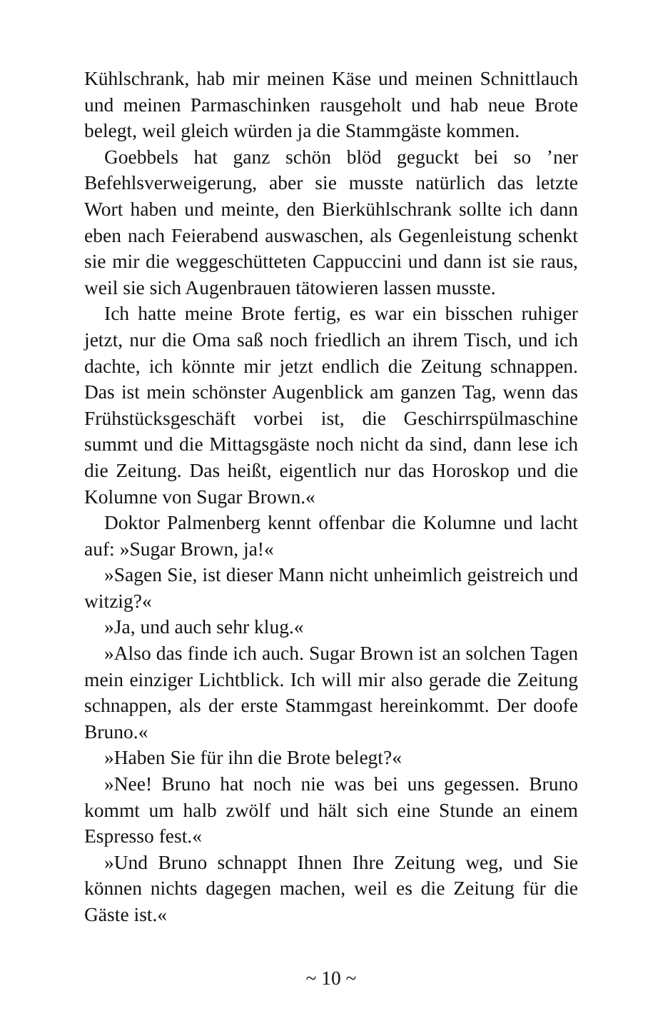Kühlschrank, hab mir meinen Käse und meinen Schnittlauch und meinen Parmaschinken rausgeholt und hab neue Brote belegt, weil gleich würden ja die Stammgäste kommen.
Goebbels hat ganz schön blöd geguckt bei so ’ner Befehlsverweigerung, aber sie musste natürlich das letzte Wort haben und meinte, den Bierkühlschrank sollte ich dann eben nach Feierabend auswaschen, als Gegenleistung schenkt sie mir die weggeschütteten Cappuccini und dann ist sie raus, weil sie sich Augenbrauen tätowieren lassen musste.
Ich hatte meine Brote fertig, es war ein bisschen ruhiger jetzt, nur die Oma saß noch friedlich an ihrem Tisch, und ich dachte, ich könnte mir jetzt endlich die Zeitung schnappen. Das ist mein schönster Augenblick am ganzen Tag, wenn das Frühstücksgeschäft vorbei ist, die Geschirrspülmaschine summt und die Mittagsgäste noch nicht da sind, dann lese ich die Zeitung. Das heißt, eigentlich nur das Horoskop und die Kolumne von Sugar Brown.«
Doktor Palmenberg kennt offenbar die Kolumne und lacht auf: »Sugar Brown, ja!«
»Sagen Sie, ist dieser Mann nicht unheimlich geistreich und witzig?«
»Ja, und auch sehr klug.«
»Also das finde ich auch. Sugar Brown ist an solchen Tagen mein einziger Lichtblick. Ich will mir also gerade die Zeitung schnappen, als der erste Stammgast hereinkommt. Der doofe Bruno.«
»Haben Sie für ihn die Brote belegt?«
»Nee! Bruno hat noch nie was bei uns gegessen. Bruno kommt um halb zwölf und hält sich eine Stunde an einem Espresso fest.«
»Und Bruno schnappt Ihnen Ihre Zeitung weg, und Sie können nichts dagegen machen, weil es die Zeitung für die Gäste ist.«
~ 10 ~